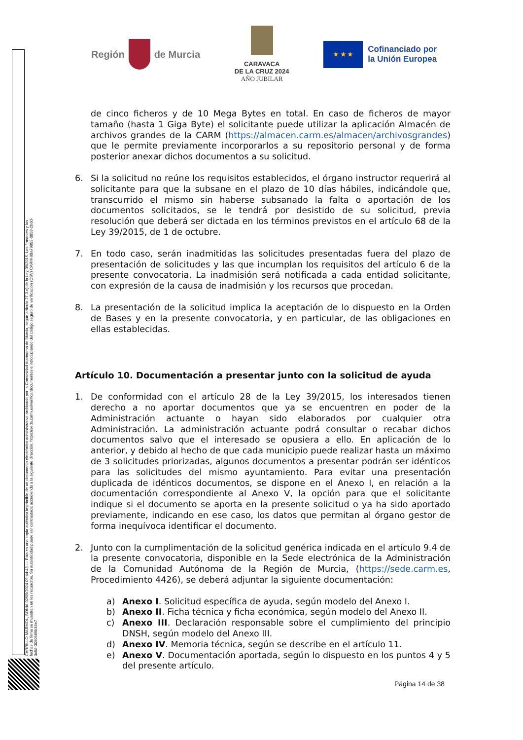CARRILLO MARMOL, SONIA 02/05/2024 09:44:43 — Esta es una copia auténtica imprimible de un documento electrónico administrativo archivado por la Comunidad Autónoma de Murcia, según artículo 27.3.c) de la Ley 39/2015. Los firmantes y las fechas de firma se muestran en los recuadros. Su autenticidad puede ser contrastada accediendo a la siguiente dirección: https://sede.carm.es/verificardocumentos e introduciendo del código seguro de verificación (CSV) CARM-08a79853-0858-2bdd-0c58-0050569b34e7
Región
de Murcia
CARAVACA
DE LA CRUZ 2024
AÑO JUBILAR
★ ★ ★
Cofinanciado por
la Unión Europea
de cinco ficheros y de 10 Mega Bytes en total. En caso de ficheros de mayor tamaño (hasta 1 Giga Byte) el solicitante puede utilizar la aplicación Almacén de archivos grandes de la CARM (https://almacen.carm.es/almacen/archivosgrandes) que le permite previamente incorporarlos a su repositorio personal y de forma posterior anexar dichos documentos a su solicitud.
6. Si la solicitud no reúne los requisitos establecidos, el órgano instructor requerirá al solicitante para que la subsane en el plazo de 10 días hábiles, indicándole que, transcurrido el mismo sin haberse subsanado la falta o aportación de los documentos solicitados, se le tendrá por desistido de su solicitud, previa resolución que deberá ser dictada en los términos previstos en el artículo 68 de la Ley 39/2015, de 1 de octubre.
7. En todo caso, serán inadmitidas las solicitudes presentadas fuera del plazo de presentación de solicitudes y las que incumplan los requisitos del artículo 6 de la presente convocatoria. La inadmisión será notificada a cada entidad solicitante, con expresión de la causa de inadmisión y los recursos que procedan.
8. La presentación de la solicitud implica la aceptación de lo dispuesto en la Orden de Bases y en la presente convocatoria, y en particular, de las obligaciones en ellas establecidas.
Artículo 10. Documentación a presentar junto con la solicitud de ayuda
1. De conformidad con el artículo 28 de la Ley 39/2015, los interesados tienen derecho a no aportar documentos que ya se encuentren en poder de la Administración actuante o hayan sido elaborados por cualquier otra Administración. La administración actuante podrá consultar o recabar dichos documentos salvo que el interesado se opusiera a ello. En aplicación de lo anterior, y debido al hecho de que cada municipio puede realizar hasta un máximo de 3 solicitudes priorizadas, algunos documentos a presentar podrán ser idénticos para las solicitudes del mismo ayuntamiento. Para evitar una presentación duplicada de idénticos documentos, se dispone en el Anexo I, en relación a la documentación correspondiente al Anexo V, la opción para que el solicitante indique si el documento se aporta en la presente solicitud o ya ha sido aportado previamente, indicando en ese caso, los datos que permitan al órgano gestor de forma inequívoca identificar el documento.
2. Junto con la cumplimentación de la solicitud genérica indicada en el artículo 9.4 de la presente convocatoria, disponible en la Sede electrónica de la Administración de la Comunidad Autónoma de la Región de Murcia, (https://sede.carm.es, Procedimiento 4426), se deberá adjuntar la siguiente documentación:
a) Anexo I. Solicitud específica de ayuda, según modelo del Anexo I.
b) Anexo II. Ficha técnica y ficha económica, según modelo del Anexo II.
c) Anexo III. Declaración responsable sobre el cumplimiento del principio DNSH, según modelo del Anexo III.
d) Anexo IV. Memoria técnica, según se describe en el artículo 11.
e) Anexo V. Documentación aportada, según lo dispuesto en los puntos 4 y 5 del presente artículo.
Página 14 de 38